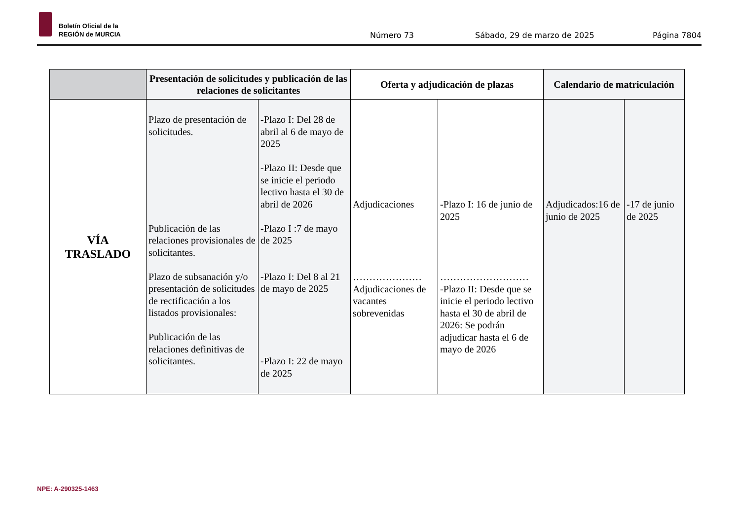Boletín Oficial de la
REGIÓN de MURCIA
Número 73 Sábado, 29 de marzo de 2025 Página 7804
| | Presentación de solicitudes y publicación de las relaciones de solicitantes | | Oferta y adjudicación de plazas | | Calendario de matriculación | |
| --- | --- | --- | --- | --- | --- | --- |
| VÍA TRASLADO | Plazo de presentación de solicitudes. Publicación de las relaciones provisionales de solicitantes. Plazo de subsanación y/o presentación de solicitudes de rectificación a los listados provisionales: Publicación de las relaciones definitivas de solicitantes. | -Plazo I: Del 28 de abril al 6 de mayo de 2025 -Plazo II: Desde que se inicie el periodo lectivo hasta el 30 de abril de 2026 -Plazo I :7 de mayo de 2025 -Plazo I: Del 8 al 21 de mayo de 2025 -Plazo I: 22 de mayo de 2025 | Adjudicaciones ………………… Adjudicaciones de vacantes sobrevenidas | -Plazo I: 16 de junio de 2025 ……………………… -Plazo II: Desde que se inicie el periodo lectivo hasta el 30 de abril de 2026: Se podrán adjudicar hasta el 6 de mayo de 2026 | Adjudicados:16 de junio de 2025 | -17 de junio de 2025 |
NPE: A-290325-1463